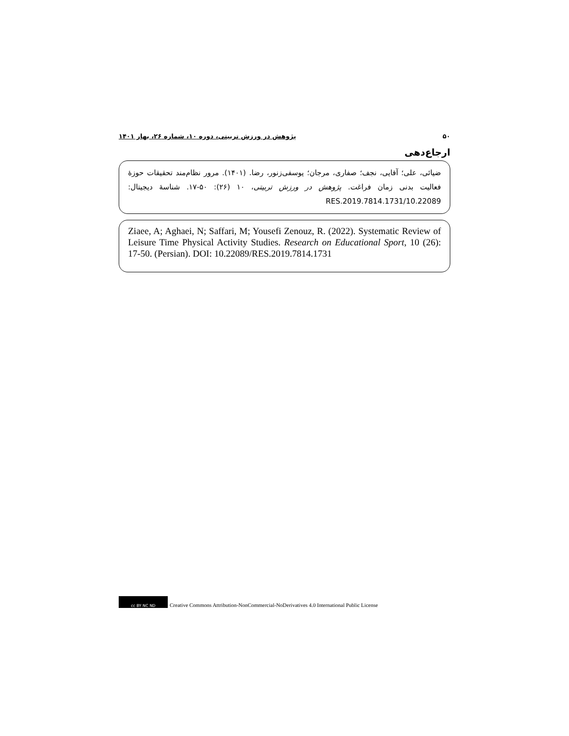۵۰ پژوهش در ورزش تربیتی، دوره ۱۰، شماره ۲۶، بهار ۱۴۰۱
ارجاع‌دهی
ضیائی، علی؛ آقایی، نجف؛ صفاری، مرجان؛ یوسفی‌زنور، رضا. (۱۴۰۱). مرور نظام‌مند تحقیقات حوزهٔ فعالیت بدنی زمان فراغت. پژوهش در ورزش تربیتی، ۱۰ (۲۶): ۵۰-۱۷. شناسهٔ دیجیتال: 10.22089/RES.2019.7814.1731
Ziaee, A; Aghaei, N; Saffari, M; Yousefi Zenouz, R. (2022). Systematic Review of Leisure Time Physical Activity Studies. Research on Educational Sport, 10 (26): 17-50. (Persian). DOI: 10.22089/RES.2019.7814.1731
cc BY NC ND
Creative Commons Attribution-NonCommercial-NoDerivatives 4.0 International Public License